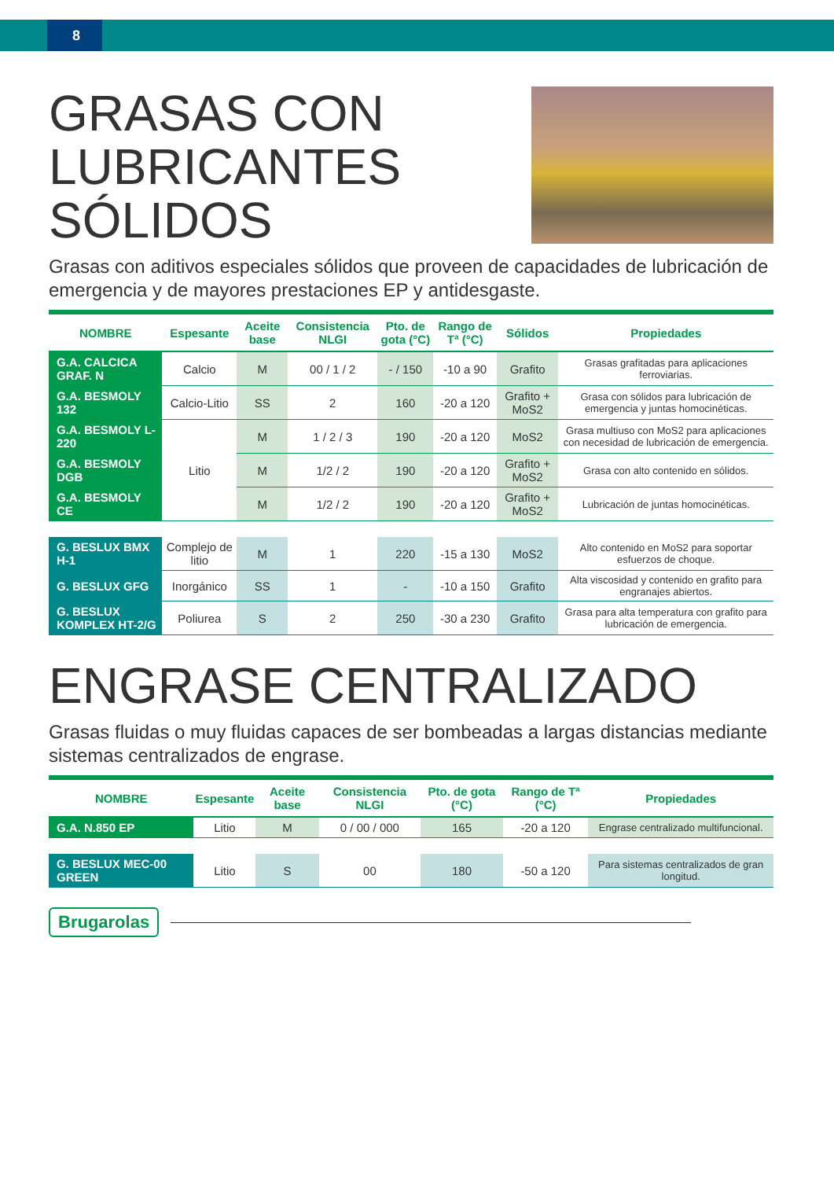8
GRASAS CON
LUBRICANTES
SÓLIDOS
Grasas con aditivos especiales sólidos que proveen de capacidades de lubricación de emergencia y de mayores prestaciones EP y antidesgaste.
| NOMBRE | Espesante | Aceite base | Consistencia NLGI | Pto. de gota (°C) | Rango de Tª (°C) | Sólidos | Propiedades |
| --- | --- | --- | --- | --- | --- | --- | --- |
| G.A. CALCICA GRAF. N | Calcio | M | 00 / 1 / 2 | - / 150 | -10 a 90 | Grafito | Grasas grafitadas para aplicaciones ferroviarias. |
| G.A. BESMOLY 132 | Calcio-Litio | SS | 2 | 160 | -20 a 120 | Grafito + MoS2 | Grasa con sólidos para lubricación de emergencia y juntas homocinéticas. |
| G.A. BESMOLY L-220 | Litio | M | 1 / 2 / 3 | 190 | -20 a 120 | MoS2 | Grasa multiuso con MoS2 para aplicaciones con necesidad de lubricación de emergencia. |
| G.A. BESMOLY DGB | | M | 1/2 / 2 | 190 | -20 a 120 | Grafito + MoS2 | Grasa con alto contenido en sólidos. |
| G.A. BESMOLY CE | | M | 1/2 / 2 | 190 | -20 a 120 | Grafito + MoS2 | Lubricación de juntas homocinéticas. |
| G. BESLUX BMX H-1 | Complejo de litio | M | 1 | 220 | -15 a 130 | MoS2 | Alto contenido en MoS2 para soportar esfuerzos de choque. |
| G. BESLUX GFG | Inorgánico | SS | 1 | - | -10 a 150 | Grafito | Alta viscosidad y contenido en grafito para engranajes abiertos. |
| G. BESLUX KOMPLEX HT-2/G | Poliurea | S | 2 | 250 | -30 a 230 | Grafito | Grasa para alta temperatura con grafito para lubricación de emergencia. |
ENGRASE CENTRALIZADO
Grasas fluidas o muy fluidas capaces de ser bombeadas a largas distancias mediante sistemas centralizados de engrase.
| NOMBRE | Espesante | Aceite base | Consistencia NLGI | Pto. de gota (°C) | Rango de Tª (°C) | Propiedades |
| --- | --- | --- | --- | --- | --- | --- |
| G.A. N.850 EP | Litio | M | 0 / 00 / 000 | 165 | -20 a 120 | Engrase centralizado multifuncional. |
| G. BESLUX MEC-00 GREEN | Litio | S | 00 | 180 | -50 a 120 | Para sistemas centralizados de gran longitud. |
Brugarolas